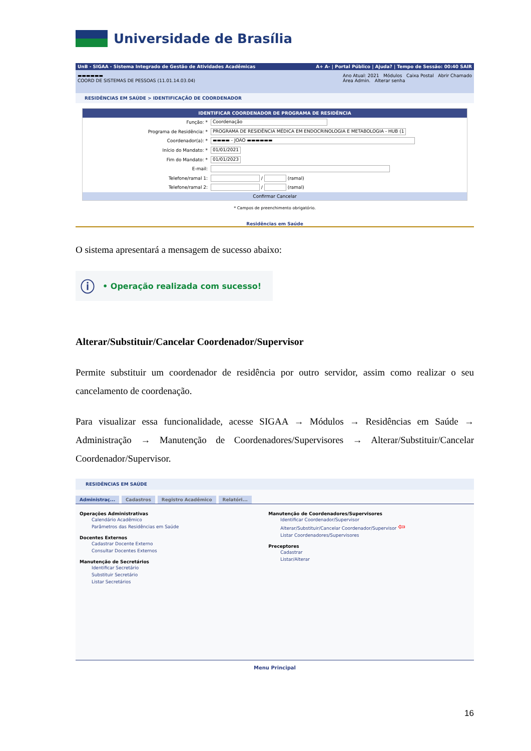Universidade de Brasília
UnB - SIGAA - Sistema Integrado de Gestão de Atividades Acadêmicas A+ A- | Portal Público | Ajuda? | Tempo de Sessão: 00:40 SAIR
▬▬▬▬▬▬
COORD DE SISTEMAS DE PESSOAS (11.01.14.03.04) Ano Atual: 2021 Módulos Caixa Postal Abrir Chamado
Área Admin. Alterar senha
RESIDÊNCIAS EM SAÚDE > IDENTIFICAÇÃO DE COORDENADOR
IDENTIFICAR COORDENADOR DE PROGRAMA DE RESIDÊNCIA
Função: * Coordenação
Programa de Residência: * PROGRAMA DE RESIDÊNCIA MÉDICA EM ENDOCRINOLOGIA E METABOLOGIA - HUB (1
Coordenador(a): * ▬▬▬▬ - JOAO ▬▬▬▬▬▬
Início do Mandato: * 01/01/2021
Fim do Mandato: * 01/01/2023
E-mail:
Telefone/ramal 1: / (ramal)
Telefone/ramal 2: / (ramal)
Confirmar Cancelar
* Campos de preenchimento obrigatório.
Residências em Saúde
O sistema apresentará a mensagem de sucesso abaixo:
ⓘ • Operação realizada com sucesso!
Alterar/Substituir/Cancelar Coordenador/Supervisor
Permite substituir um coordenador de residência por outro servidor, assim como realizar o seu cancelamento de coordenação.
Para visualizar essa funcionalidade, acesse SIGAA → Módulos → Residências em Saúde → Administração → Manutenção de Coordenadores/Supervisores → Alterar/Substituir/Cancelar Coordenador/Supervisor.
RESIDÊNCIAS EM SAÚDE
Administraç... Cadastros Registro Acadêmico Relatóri...
Operações Administrativas Calendário Acadêmico Parâmetros das Residências em Saúde Docentes Externos Cadastrar Docente Externo Consultar Docentes Externos Manutenção de Secretários Identificar Secretário Substituir Secretário Listar Secretários
Manutenção de Coordenadores/Supervisores Identificar Coordenador/Supervisor Alterar/Substituir/Cancelar Coordenador/Supervisor ⇦ Listar Coordenadores/Supervisores Preceptores Cadastrar Listar/Alterar
Menu Principal
16